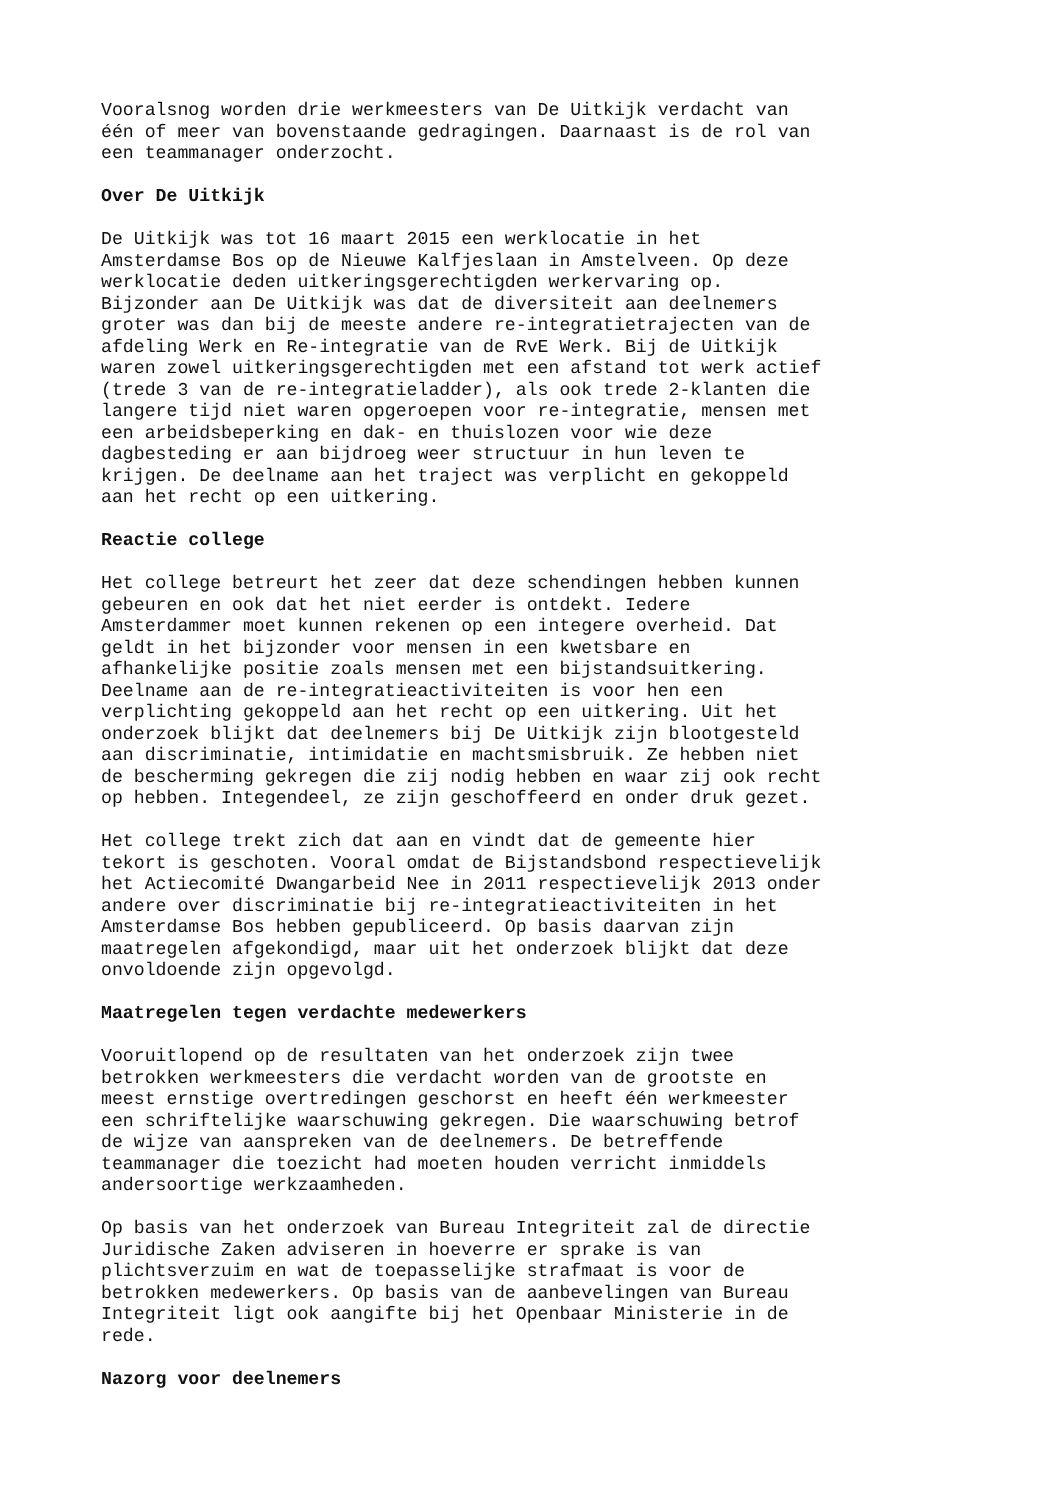Vooralsnog worden drie werkmeesters van De Uitkijk verdacht van één of meer van bovenstaande gedragingen. Daarnaast is de rol van een teammanager onderzocht.
Over De Uitkijk
De Uitkijk was tot 16 maart 2015 een werklocatie in het Amsterdamse Bos op de Nieuwe Kalfjeslaan in Amstelveen. Op deze werklocatie deden uitkeringsgerechtigden werkervaring op. Bijzonder aan De Uitkijk was dat de diversiteit aan deelnemers groter was dan bij de meeste andere re-integratietrajecten van de afdeling Werk en Re-integratie van de RvE Werk. Bij de Uitkijk waren zowel uitkeringsgerechtigden met een afstand tot werk actief (trede 3 van de re-integratieladder), als ook trede 2-klanten die langere tijd niet waren opgeroepen voor re-integratie, mensen met een arbeidsbeperking en dak- en thuislozen voor wie deze dagbesteding er aan bijdroeg weer structuur in hun leven te krijgen. De deelname aan het traject was verplicht en gekoppeld aan het recht op een uitkering.
Reactie college
Het college betreurt het zeer dat deze schendingen hebben kunnen gebeuren en ook dat het niet eerder is ontdekt. Iedere Amsterdammer moet kunnen rekenen op een integere overheid. Dat geldt in het bijzonder voor mensen in een kwetsbare en afhankelijke positie zoals mensen met een bijstandsuitkering. Deelname aan de re-integratieactiviteiten is voor hen een verplichting gekoppeld aan het recht op een uitkering. Uit het onderzoek blijkt dat deelnemers bij De Uitkijk zijn blootgesteld aan discriminatie, intimidatie en machtsmisbruik. Ze hebben niet de bescherming gekregen die zij nodig hebben en waar zij ook recht op hebben. Integendeel, ze zijn geschoffeerd en onder druk gezet.
Het college trekt zich dat aan en vindt dat de gemeente hier tekort is geschoten. Vooral omdat de Bijstandsbond respectievelijk het Actiecomité Dwangarbeid Nee in 2011 respectievelijk 2013 onder andere over discriminatie bij re-integratieactiviteiten in het Amsterdamse Bos hebben gepubliceerd. Op basis daarvan zijn maatregelen afgekondigd, maar uit het onderzoek blijkt dat deze onvoldoende zijn opgevolgd.
Maatregelen tegen verdachte medewerkers
Vooruitlopend op de resultaten van het onderzoek zijn twee betrokken werkmeesters die verdacht worden van de grootste en meest ernstige overtredingen geschorst en heeft één werkmeester een schriftelijke waarschuwing gekregen. Die waarschuwing betrof de wijze van aanspreken van de deelnemers. De betreffende teammanager die toezicht had moeten houden verricht inmiddels andersoortige werkzaamheden.
Op basis van het onderzoek van Bureau Integriteit zal de directie Juridische Zaken adviseren in hoeverre er sprake is van plichtsverzuim en wat de toepasselijke strafmaat is voor de betrokken medewerkers. Op basis van de aanbevelingen van Bureau Integriteit ligt ook aangifte bij het Openbaar Ministerie in de rede.
Nazorg voor deelnemers